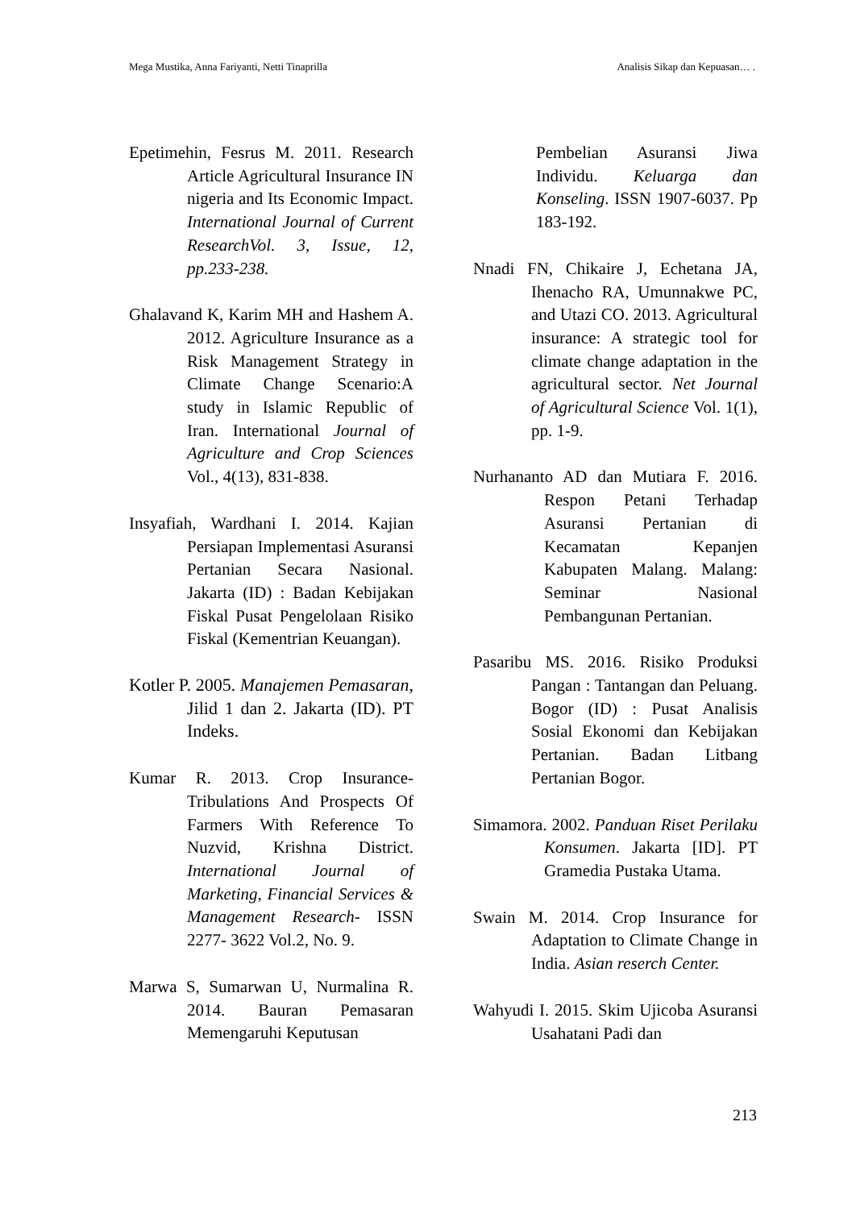Mega Mustika, Anna Fariyanti, Netti Tinaprilla Analisis Sikap dan Kepuasan… .
Epetimehin, Fesrus M. 2011. Research Article Agricultural Insurance IN nigeria and Its Economic Impact. International Journal of Current ResearchVol. 3, Issue, 12, pp.233-238.
Ghalavand K, Karim MH and Hashem A. 2012. Agriculture Insurance as a Risk Management Strategy in Climate Change Scenario:A study in Islamic Republic of Iran. International Journal of Agriculture and Crop Sciences Vol., 4(13), 831-838.
Insyafiah, Wardhani I. 2014. Kajian Persiapan Implementasi Asuransi Pertanian Secara Nasional. Jakarta (ID) : Badan Kebijakan Fiskal Pusat Pengelolaan Risiko Fiskal (Kementrian Keuangan).
Kotler P. 2005. Manajemen Pemasaran, Jilid 1 dan 2. Jakarta (ID). PT Indeks.
Kumar R. 2013. Crop Insurance-Tribulations And Prospects Of Farmers With Reference To Nuzvid, Krishna District. International Journal of Marketing, Financial Services & Management Research- ISSN 2277- 3622 Vol.2, No. 9.
Marwa S, Sumarwan U, Nurmalina R. 2014. Bauran Pemasaran Memengaruhi Keputusan
Pembelian Asuransi Jiwa Individu. Keluarga dan Konseling. ISSN 1907-6037. Pp 183-192.
Nnadi FN, Chikaire J, Echetana JA, Ihenacho RA, Umunnakwe PC, and Utazi CO. 2013. Agricultural insurance: A strategic tool for climate change adaptation in the agricultural sector. Net Journal of Agricultural Science Vol. 1(1), pp. 1-9.
Nurhananto AD dan Mutiara F. 2016. Respon Petani Terhadap Asuransi Pertanian di Kecamatan Kepanjen Kabupaten Malang. Malang: Seminar Nasional Pembangunan Pertanian.
Pasaribu MS. 2016. Risiko Produksi Pangan : Tantangan dan Peluang. Bogor (ID) : Pusat Analisis Sosial Ekonomi dan Kebijakan Pertanian. Badan Litbang Pertanian Bogor.
Simamora. 2002. Panduan Riset Perilaku Konsumen. Jakarta [ID]. PT Gramedia Pustaka Utama.
Swain M. 2014. Crop Insurance for Adaptation to Climate Change in India. Asian reserch Center.
Wahyudi I. 2015. Skim Ujicoba Asuransi Usahatani Padi dan
213